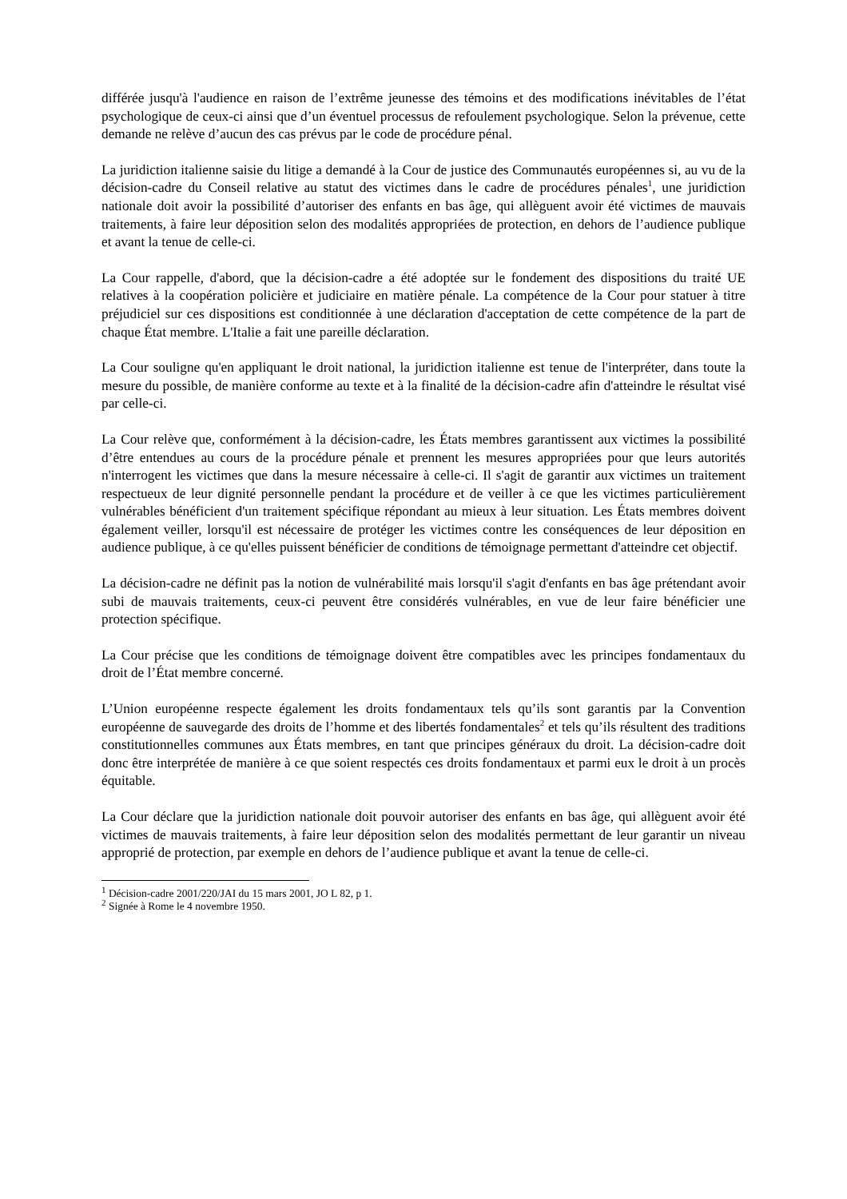différée jusqu'à l'audience en raison de l’extrême jeunesse des témoins et des modifications inévitables de l’état psychologique de ceux-ci ainsi que d’un éventuel processus de refoulement psychologique. Selon la prévenue, cette demande ne relève d’aucun des cas prévus par le code de procédure pénal.
La juridiction italienne saisie du litige a demandé à la Cour de justice des Communautés européennes si, au vu de la décision-cadre du Conseil relative au statut des victimes dans le cadre de procédures pénales<sup>1</sup>, une juridiction nationale doit avoir la possibilité d’autoriser des enfants en bas âge, qui allèguent avoir été victimes de mauvais traitements, à faire leur déposition selon des modalités appropriées de protection, en dehors de l’audience publique et avant la tenue de celle-ci.
La Cour rappelle, d'abord, que la décision-cadre a été adoptée sur le fondement des dispositions du traité UE relatives à la coopération policière et judiciaire en matière pénale. La compétence de la Cour pour statuer à titre préjudiciel sur ces dispositions est conditionnée à une déclaration d'acceptation de cette compétence de la part de chaque État membre. L'Italie a fait une pareille déclaration.
La Cour souligne qu'en appliquant le droit national, la juridiction italienne est tenue de l'interpréter, dans toute la mesure du possible, de manière conforme au texte et à la finalité de la décision-cadre afin d'atteindre le résultat visé par celle-ci.
La Cour relève que, conformément à la décision-cadre, les États membres garantissent aux victimes la possibilité d’être entendues au cours de la procédure pénale et prennent les mesures appropriées pour que leurs autorités n'interrogent les victimes que dans la mesure nécessaire à celle-ci. Il s'agit de garantir aux victimes un traitement respectueux de leur dignité personnelle pendant la procédure et de veiller à ce que les victimes particulièrement vulnérables bénéficient d'un traitement spécifique répondant au mieux à leur situation. Les États membres doivent également veiller, lorsqu'il est nécessaire de protéger les victimes contre les conséquences de leur déposition en audience publique, à ce qu'elles puissent bénéficier de conditions de témoignage permettant d'atteindre cet objectif.
La décision-cadre ne définit pas la notion de vulnérabilité mais lorsqu'il s'agit d'enfants en bas âge prétendant avoir subi de mauvais traitements, ceux-ci peuvent être considérés vulnérables, en vue de leur faire bénéficier une protection spécifique.
La Cour précise que les conditions de témoignage doivent être compatibles avec les principes fondamentaux du droit de l’État membre concerné.
L’Union européenne respecte également les droits fondamentaux tels qu’ils sont garantis par la Convention européenne de sauvegarde des droits de l’homme et des libertés fondamentales<sup>2</sup> et tels qu’ils résultent des traditions constitutionnelles communes aux États membres, en tant que principes généraux du droit. La décision-cadre doit donc être interprétée de manière à ce que soient respectés ces droits fondamentaux et parmi eux le droit à un procès équitable.
La Cour déclare que la juridiction nationale doit pouvoir autoriser des enfants en bas âge, qui allèguent avoir été victimes de mauvais traitements, à faire leur déposition selon des modalités permettant de leur garantir un niveau approprié de protection, par exemple en dehors de l’audience publique et avant la tenue de celle-ci.
<sup>1</sup> Décision-cadre 2001/220/JAI du 15 mars 2001, JO L 82, p 1.
<sup>2</sup> Signée à Rome le 4 novembre 1950.